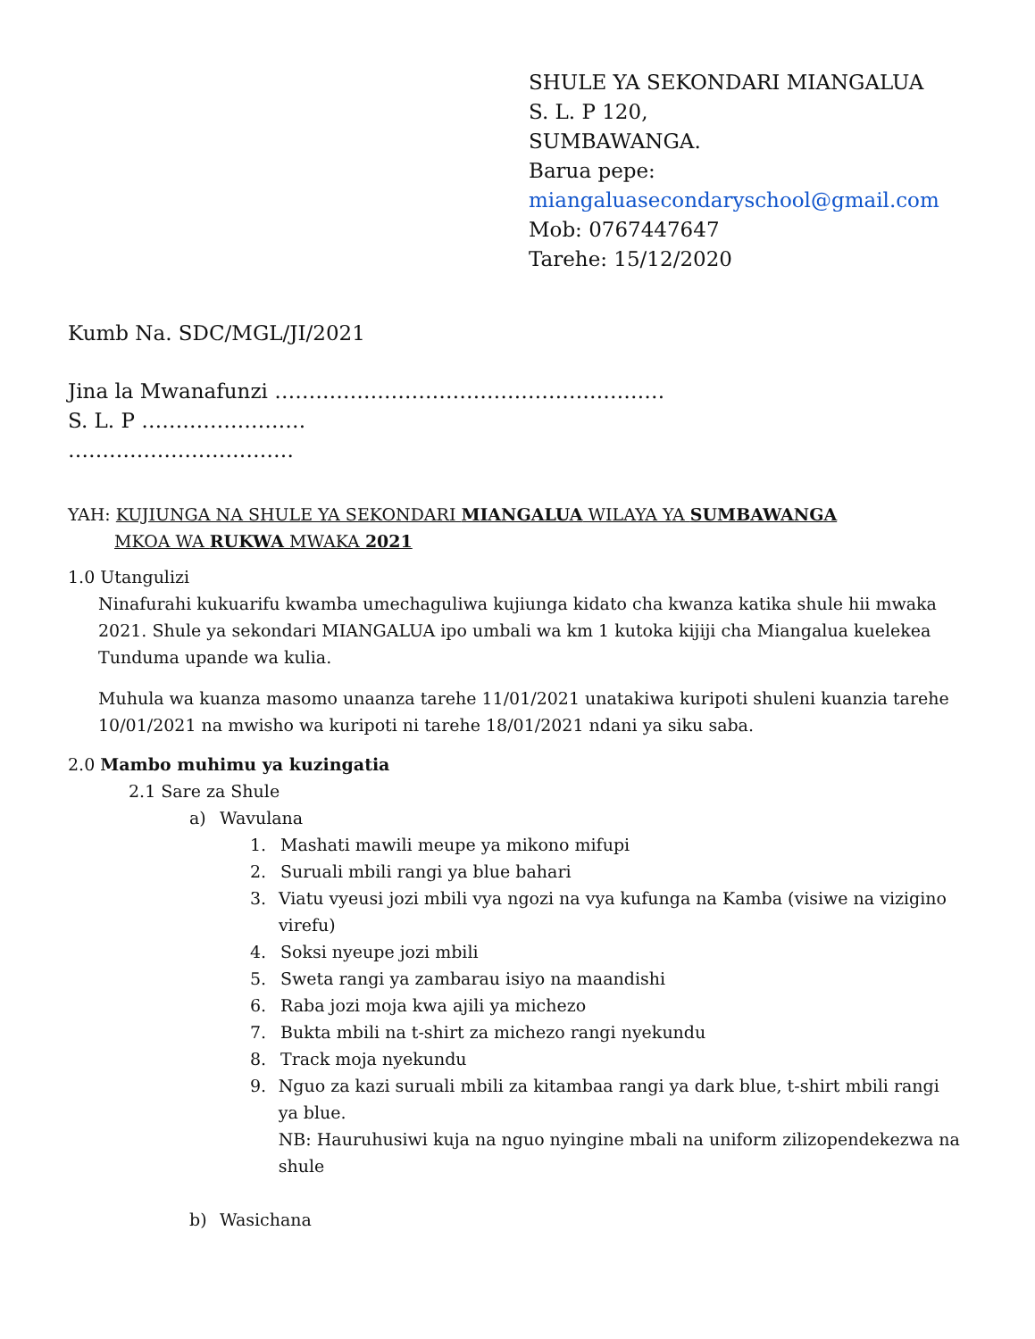SHULE YA SEKONDARI MIANGALUA
S. L. P 120,
SUMBAWANGA.
Barua pepe:
miangaluasecondaryschool@gmail.com
Mob: 0767447647
Tarehe: 15/12/2020
Kumb Na. SDC/MGL/JI/2021
Jina la Mwanafunzi …………………………………………………
S. L. P ……………………
……………………………
YAH: KUJIUNGA NA SHULE YA SEKONDARI MIANGALUA WILAYA YA SUMBAWANGA
MKOA WA RUKWA MWAKA 2021
1.0 Utangulizi
Ninafurahi kukuarifu kwamba umechaguliwa kujiunga kidato cha kwanza katika shule hii mwaka 2021. Shule ya sekondari MIANGALUA ipo umbali wa km 1 kutoka kijiji cha Miangalua kuelekea Tunduma upande wa kulia.
Muhula wa kuanza masomo unaanza tarehe 11/01/2021 unatakiwa kuripoti shuleni kuanzia tarehe 10/01/2021 na mwisho wa kuripoti ni tarehe 18/01/2021 ndani ya siku saba.
2.0 Mambo muhimu ya kuzingatia
2.1 Sare za Shule
a) Wavulana
1. Mashati mawili meupe ya mikono mifupi
2. Suruali mbili rangi ya blue bahari
3. Viatu vyeusi jozi mbili vya ngozi na vya kufunga na Kamba (visiwe na vizigino virefu)
4. Soksi nyeupe jozi mbili
5. Sweta rangi ya zambarau isiyo na maandishi
6. Raba jozi moja kwa ajili ya michezo
7. Bukta mbili na t-shirt za michezo rangi nyekundu
8. Track moja nyekundu
9. Nguo za kazi suruali mbili za kitambaa rangi ya dark blue, t-shirt mbili rangi ya blue.
NB: Hauruhusiwi kuja na nguo nyingine mbali na uniform zilizopendekezwa na shule
b) Wasichana